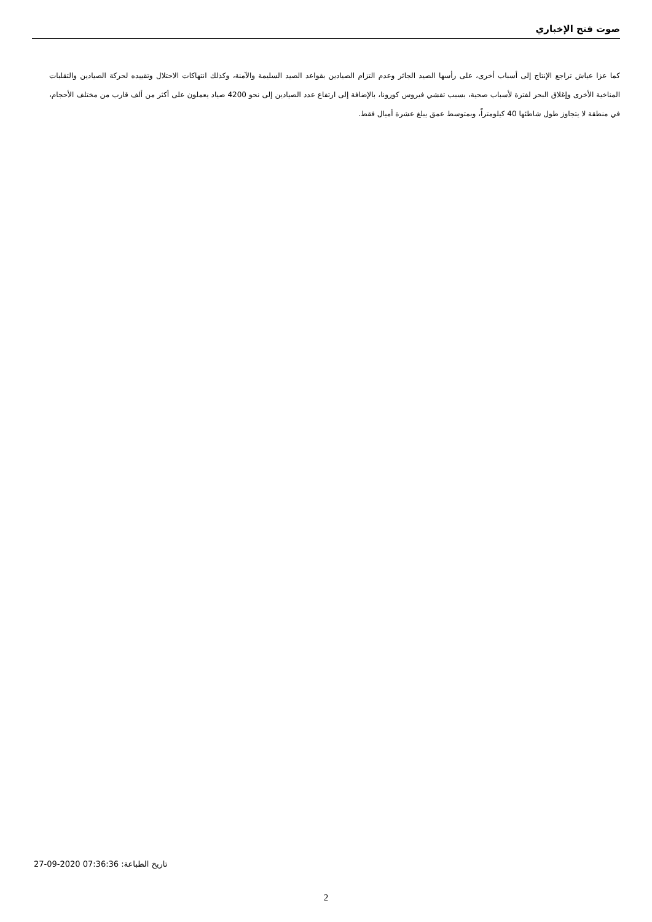صوت فتح الإخباري
كما عزا عياش تراجع الإنتاج إلى أسباب أخرى، على رأسها الصيد الجائر وعدم التزام الصيادين بقواعد الصيد السليمة والآمنة، وكذلك انتهاكات الاحتلال وتقييده لحركة الصيادين والتقلبات المناخية الأخرى وإغلاق البحر لفترة لأسباب صحية، بسبب تفشي فيروس كورونا، بالإضافة إلى ارتفاع عدد الصيادين إلى نحو 4200 صياد يعملون على أكثر من ألف قارب من مختلف الأحجام، في منطقة لا يتجاوز طول شاطئها 40 كيلومتراً، وبمتوسط عمق يبلغ عشرة أميال فقط.
تاريخ الطباعة: 27-09-2020 07:36:36
2